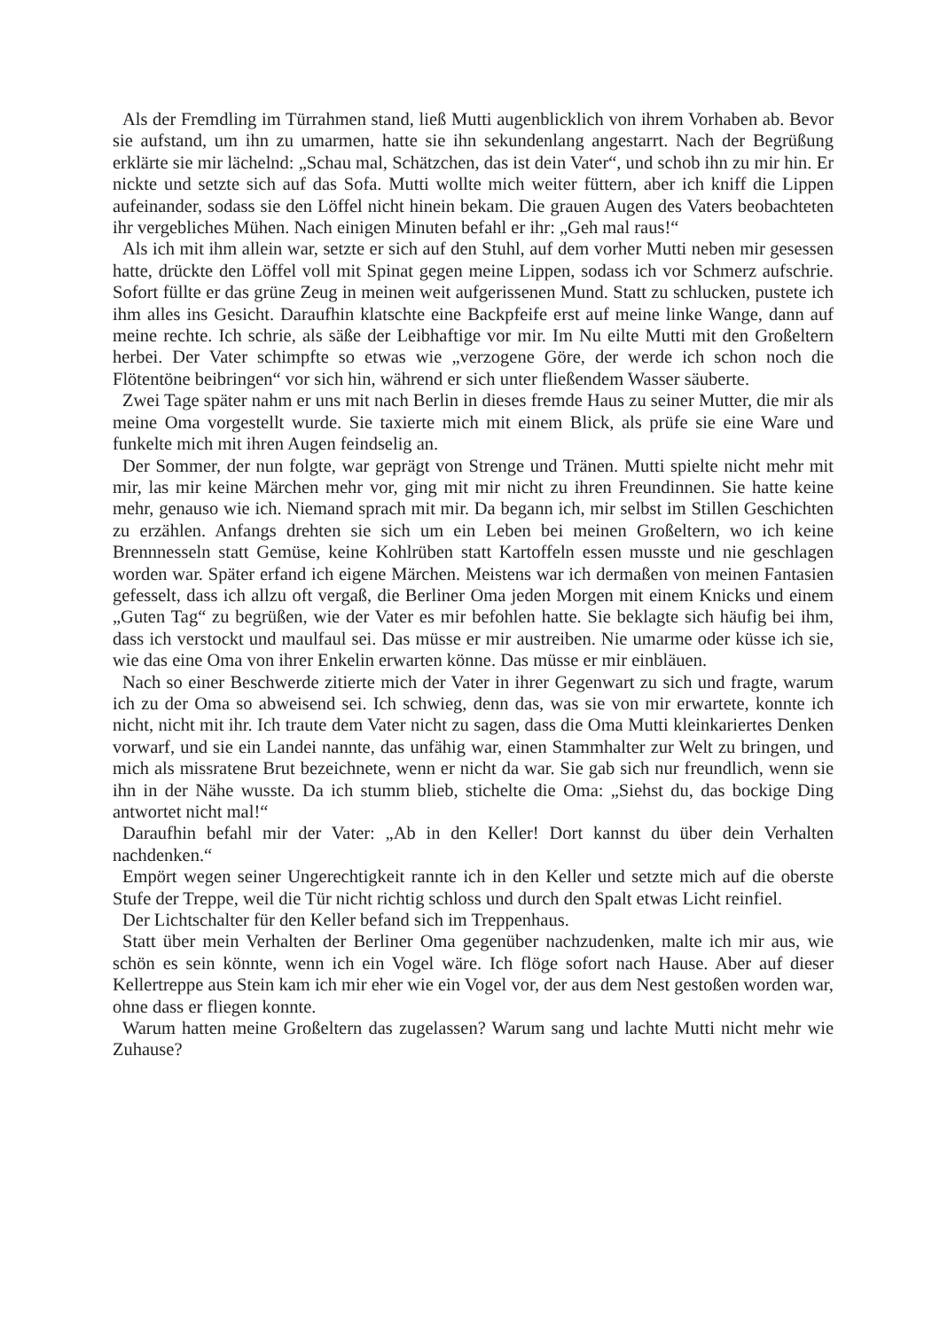Als der Fremdling im Türrahmen stand, ließ Mutti augenblicklich von ihrem Vorhaben ab. Bevor sie aufstand, um ihn zu umarmen, hatte sie ihn sekundenlang angestarrt. Nach der Begrüßung erklärte sie mir lächelnd: „Schau mal, Schätzchen, das ist dein Vater“, und schob ihn zu mir hin. Er nickte und setzte sich auf das Sofa. Mutti wollte mich weiter füttern, aber ich kniff die Lippen aufeinander, sodass sie den Löffel nicht hinein bekam. Die grauen Augen des Vaters beobachteten ihr vergebliches Mühen. Nach einigen Minuten befahl er ihr: „Geh mal raus!“
Als ich mit ihm allein war, setzte er sich auf den Stuhl, auf dem vorher Mutti neben mir gesessen hatte, drückte den Löffel voll mit Spinat gegen meine Lippen, sodass ich vor Schmerz aufschrie. Sofort füllte er das grüne Zeug in meinen weit aufgerissenen Mund. Statt zu schlucken, pustete ich ihm alles ins Gesicht. Daraufhin klatschte eine Backpfeife erst auf meine linke Wange, dann auf meine rechte. Ich schrie, als säße der Leibhaftige vor mir. Im Nu eilte Mutti mit den Großeltern herbei. Der Vater schimpfte so etwas wie „verzogene Göre, der werde ich schon noch die Flötentöne beibringen“ vor sich hin, während er sich unter fließendem Wasser säuberte.
Zwei Tage später nahm er uns mit nach Berlin in dieses fremde Haus zu seiner Mutter, die mir als meine Oma vorgestellt wurde. Sie taxierte mich mit einem Blick, als prüfe sie eine Ware und funkelte mich mit ihren Augen feindselig an.
Der Sommer, der nun folgte, war geprägt von Strenge und Tränen. Mutti spielte nicht mehr mit mir, las mir keine Märchen mehr vor, ging mit mir nicht zu ihren Freundinnen. Sie hatte keine mehr, genauso wie ich. Niemand sprach mit mir. Da begann ich, mir selbst im Stillen Geschichten zu erzählen. Anfangs drehten sie sich um ein Leben bei meinen Großeltern, wo ich keine Brennnesseln statt Gemüse, keine Kohlrüben statt Kartoffeln essen musste und nie geschlagen worden war. Später erfand ich eigene Märchen. Meistens war ich dermaßen von meinen Fantasien gefesselt, dass ich allzu oft vergaß, die Berliner Oma jeden Morgen mit einem Knicks und einem „Guten Tag“ zu begrüßen, wie der Vater es mir befohlen hatte. Sie beklagte sich häufig bei ihm, dass ich verstockt und maulfaul sei. Das müsse er mir austreiben. Nie umarme oder küsse ich sie, wie das eine Oma von ihrer Enkelin erwarten könne. Das müsse er mir einbläuen.
Nach so einer Beschwerde zitierte mich der Vater in ihrer Gegenwart zu sich und fragte, warum ich zu der Oma so abweisend sei. Ich schwieg, denn das, was sie von mir erwartete, konnte ich nicht, nicht mit ihr. Ich traute dem Vater nicht zu sagen, dass die Oma Mutti kleinkariertes Denken vorwarf, und sie ein Landei nannte, das unfähig war, einen Stammhalter zur Welt zu bringen, und mich als missratene Brut bezeichnete, wenn er nicht da war. Sie gab sich nur freundlich, wenn sie ihn in der Nähe wusste. Da ich stumm blieb, stichelte die Oma: „Siehst du, das bockige Ding antwortet nicht mal!“
Daraufhin befahl mir der Vater: „Ab in den Keller! Dort kannst du über dein Verhalten nachdenken.“
Empört wegen seiner Ungerechtigkeit rannte ich in den Keller und setzte mich auf die oberste Stufe der Treppe, weil die Tür nicht richtig schloss und durch den Spalt etwas Licht reinfiel.
Der Lichtschalter für den Keller befand sich im Treppenhaus.
Statt über mein Verhalten der Berliner Oma gegenüber nachzudenken, malte ich mir aus, wie schön es sein könnte, wenn ich ein Vogel wäre. Ich flöge sofort nach Hause. Aber auf dieser Kellertreppe aus Stein kam ich mir eher wie ein Vogel vor, der aus dem Nest gestoßen worden war, ohne dass er fliegen konnte.
Warum hatten meine Großeltern das zugelassen? Warum sang und lachte Mutti nicht mehr wie Zuhause?